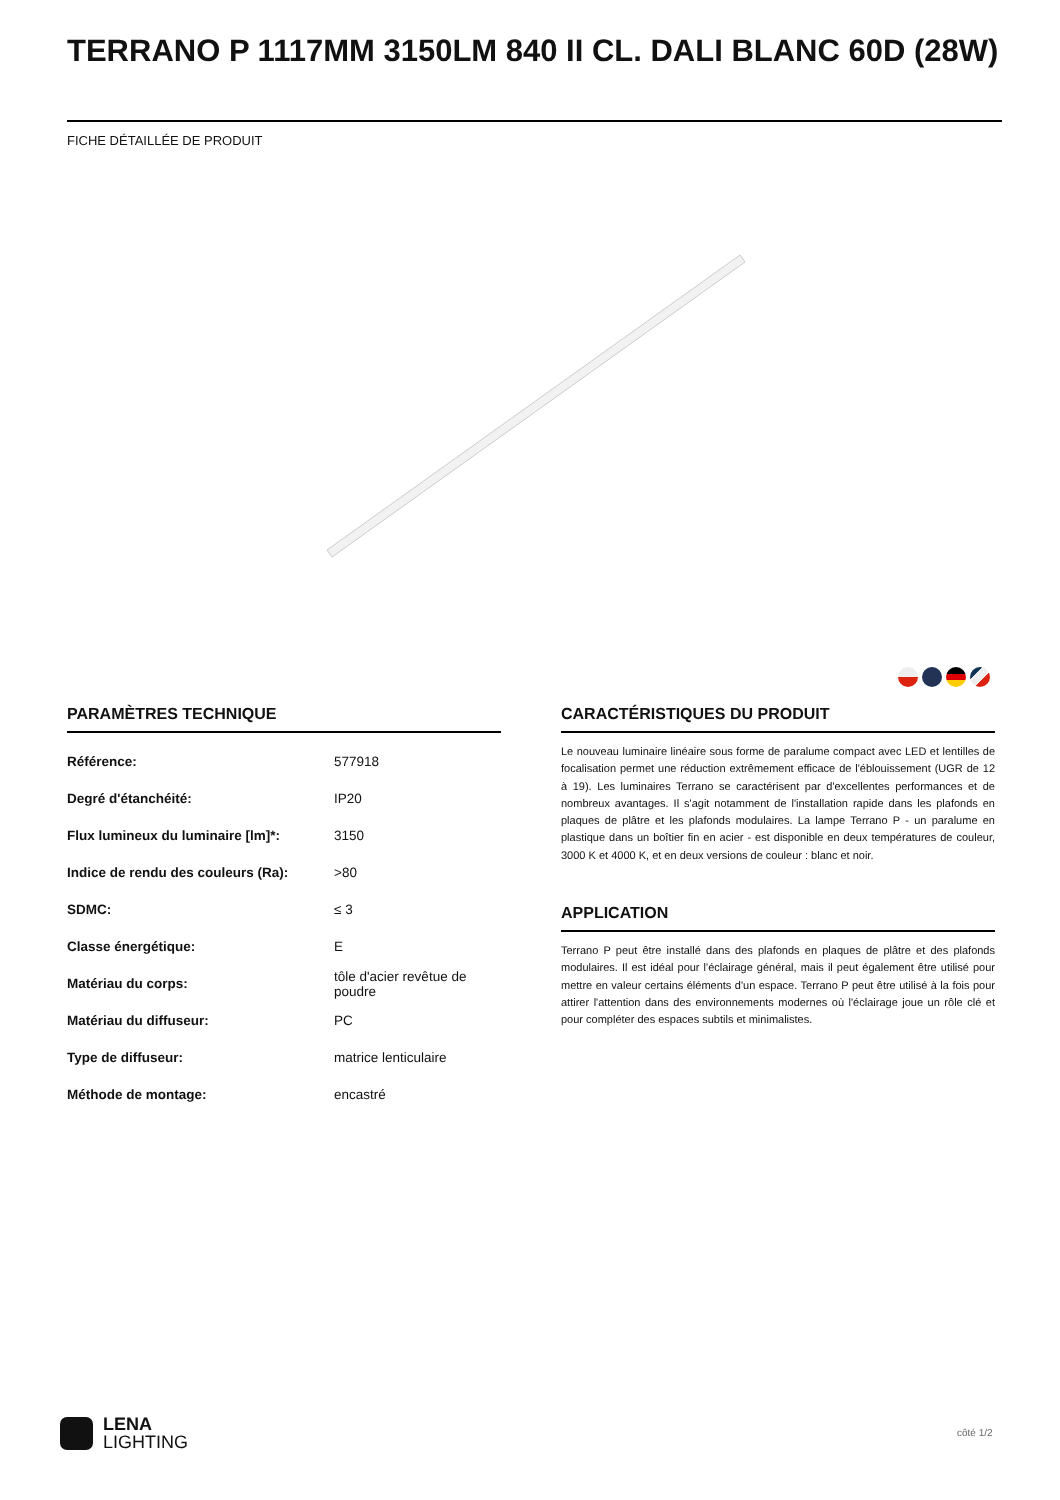TERRANO P 1117MM 3150LM 840 II CL. DALI BLANC 60D (28W)
FICHE DÉTAILLÉE DE PRODUIT
PARAMÈTRES TECHNIQUE
| Référence: | 577918 |
| Degré d'étanchéité: | IP20 |
| Flux lumineux du luminaire [lm]*: | 3150 |
| Indice de rendu des couleurs (Ra): | >80 |
| SDMC: | ≤ 3 |
| Classe énergétique: | E |
| Matériau du corps: | tôle d'acier revêtue de poudre |
| Matériau du diffuseur: | PC |
| Type de diffuseur: | matrice lenticulaire |
| Méthode de montage: | encastré |
CARACTÉRISTIQUES DU PRODUIT
Le nouveau luminaire linéaire sous forme de paralume compact avec LED et lentilles de focalisation permet une réduction extrêmement efficace de l'éblouissement (UGR de 12 à 19). Les luminaires Terrano se caractérisent par d'excellentes performances et de nombreux avantages. Il s'agit notamment de l'installation rapide dans les plafonds en plaques de plâtre et les plafonds modulaires. La lampe Terrano P - un paralume en plastique dans un boîtier fin en acier - est disponible en deux températures de couleur, 3000 K et 4000 K, et en deux versions de couleur : blanc et noir.
APPLICATION
Terrano P peut être installé dans des plafonds en plaques de plâtre et des plafonds modulaires. Il est idéal pour l'éclairage général, mais il peut également être utilisé pour mettre en valeur certains éléments d'un espace. Terrano P peut être utilisé à la fois pour attirer l'attention dans des environnements modernes où l'éclairage joue un rôle clé et pour compléter des espaces subtils et minimalistes.
LENA
LIGHTING
côté 1/2